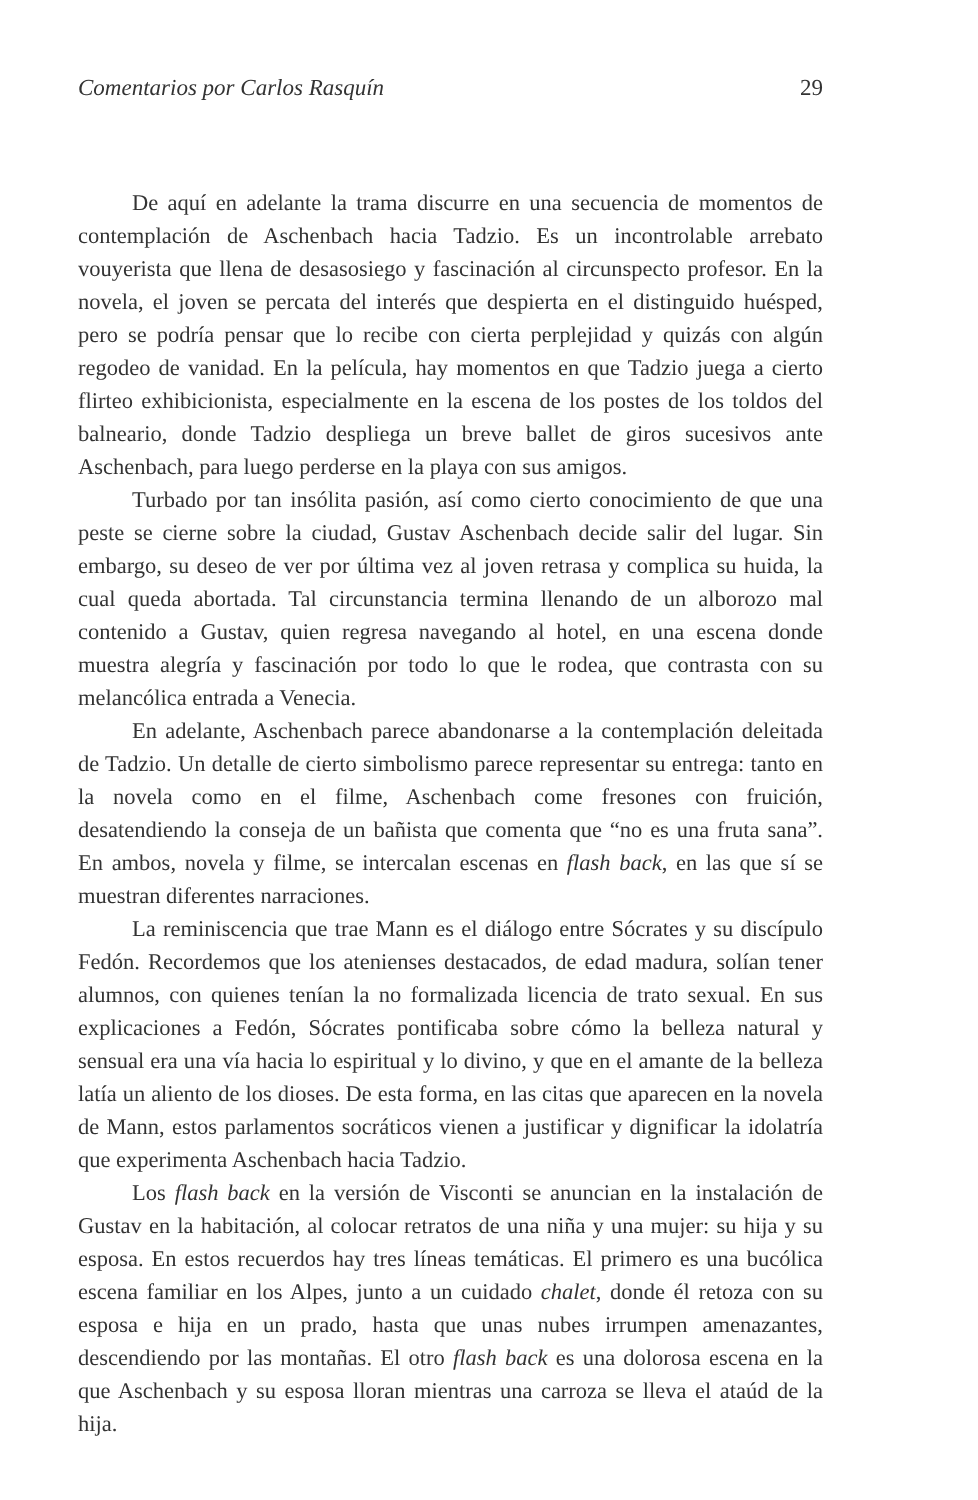Comentarios por Carlos Rasquín 29
De aquí en adelante la trama discurre en una secuencia de momentos de contemplación de Aschenbach hacia Tadzio. Es un incontrolable arrebato vouyerista que llena de desasosiego y fascinación al circunspecto profesor. En la novela, el joven se percata del interés que despierta en el distinguido huésped, pero se podría pensar que lo recibe con cierta perplejidad y quizás con algún regodeo de vanidad. En la película, hay momentos en que Tadzio juega a cierto flirteo exhibicionista, especialmente en la escena de los postes de los toldos del balneario, donde Tadzio despliega un breve ballet de giros sucesivos ante Aschenbach, para luego perderse en la playa con sus amigos.
Turbado por tan insólita pasión, así como cierto conocimiento de que una peste se cierne sobre la ciudad, Gustav Aschenbach decide salir del lugar. Sin embargo, su deseo de ver por última vez al joven retrasa y complica su huida, la cual queda abortada. Tal circunstancia termina llenando de un alborozo mal contenido a Gustav, quien regresa navegando al hotel, en una escena donde muestra alegría y fascinación por todo lo que le rodea, que contrasta con su melancólica entrada a Venecia.
En adelante, Aschenbach parece abandonarse a la contemplación deleitada de Tadzio. Un detalle de cierto simbolismo parece representar su entrega: tanto en la novela como en el filme, Aschenbach come fresones con fruición, desatendiendo la conseja de un bañista que comenta que “no es una fruta sana”. En ambos, novela y filme, se intercalan escenas en flash back, en las que sí se muestran diferentes narraciones.
La reminiscencia que trae Mann es el diálogo entre Sócrates y su discípulo Fedón. Recordemos que los atenienses destacados, de edad madura, solían tener alumnos, con quienes tenían la no formalizada licencia de trato sexual. En sus explicaciones a Fedón, Sócrates pontificaba sobre cómo la belleza natural y sensual era una vía hacia lo espiritual y lo divino, y que en el amante de la belleza latía un aliento de los dioses. De esta forma, en las citas que aparecen en la novela de Mann, estos parlamentos socráticos vienen a justificar y dignificar la idolatría que experimenta Aschenbach hacia Tadzio.
Los flash back en la versión de Visconti se anuncian en la instalación de Gustav en la habitación, al colocar retratos de una niña y una mujer: su hija y su esposa. En estos recuerdos hay tres líneas temáticas. El primero es una bucólica escena familiar en los Alpes, junto a un cuidado chalet, donde él retoza con su esposa e hija en un prado, hasta que unas nubes irrumpen amenazantes, descendiendo por las montañas. El otro flash back es una dolorosa escena en la que Aschenbach y su esposa lloran mientras una carroza se lleva el ataúd de la hija.